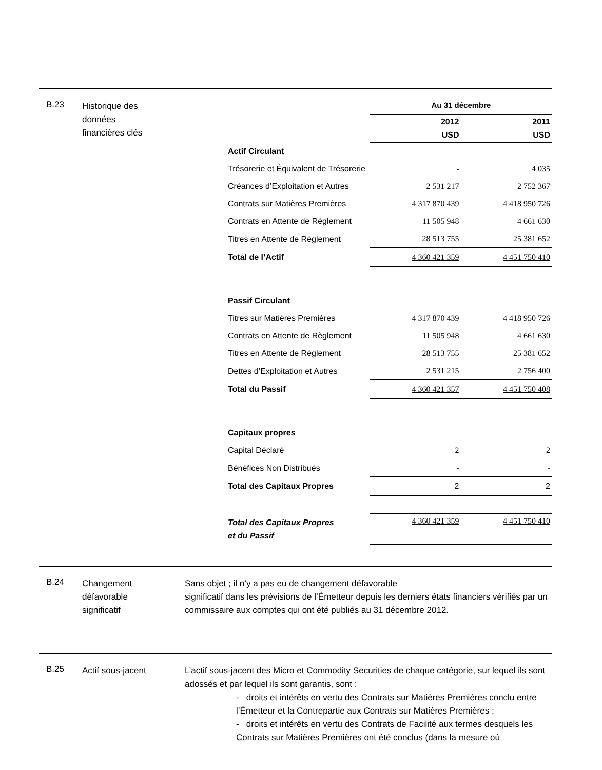B.23
Historique des
données
financières clés
| | Au 31 décembre | |
| | 2012 USD | 2011 USD |
| Actif Circulant | | |
| Trésorerie et Équivalent de Trésorerie | - | 4 035 |
| Créances d’Exploitation et Autres | 2 531 217 | 2 752 367 |
| Contrats sur Matières Premières | 4 317 870 439 | 4 418 950 726 |
| Contrats en Attente de Règlement | 11 505 948 | 4 661 630 |
| Titres en Attente de Règlement | 28 513 755 | 25 381 652 |
| Total de l’Actif | 4 360 421 359 | 4 451 750 410 |
| Passif Circulant | | |
| Titres sur Matières Premières | 4 317 870 439 | 4 418 950 726 |
| Contrats en Attente de Règlement | 11 505 948 | 4 661 630 |
| Titres en Attente de Règlement | 28 513 755 | 25 381 652 |
| Dettes d’Exploitation et Autres | 2 531 215 | 2 756 400 |
| Total du Passif | 4 360 421 357 | 4 451 750 408 |
| Capitaux propres | | |
| Capital Déclaré | 2 | 2 |
| Bénéfices Non Distribués | - | - |
| Total des Capitaux Propres | 2 | 2 |
| Total des Capitaux Propres et du Passif | 4 360 421 359 | 4 451 750 410 |
B.24
Changement
défavorable
significatif
Sans objet ; il n’y a pas eu de changement défavorable
significatif dans les prévisions de l’Émetteur depuis les derniers états financiers vérifiés par un commissaire aux comptes qui ont été publiés au 31 décembre 2012.
B.25
Actif sous-jacent L’actif sous-jacent des Micro et Commodity Securities de chaque catégorie, sur lequel ils sont adossés et par lequel ils sont garantis, sont :
- droits et intérêts en vertu des Contrats sur Matières Premières conclu entre l’Émetteur et la Contrepartie aux Contrats sur Matières Premières ;
- droits et intérêts en vertu des Contrats de Facilité aux termes desquels les Contrats sur Matières Premières ont été conclus (dans la mesure où